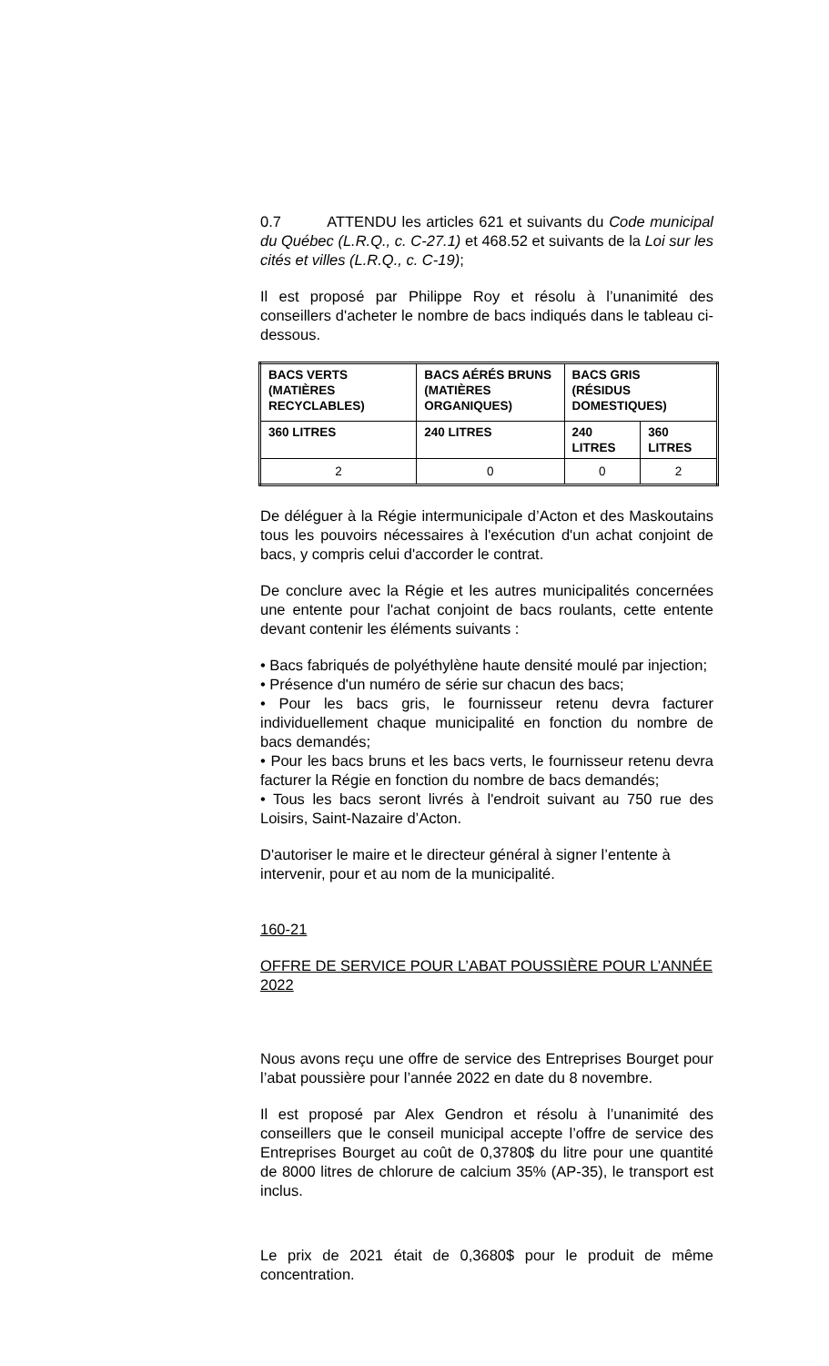0.7 ATTENDU les articles 621 et suivants du Code municipal du Québec (L.R.Q., c. C-27.1) et 468.52 et suivants de la Loi sur les cités et villes (L.R.Q., c. C-19);
Il est proposé par Philippe Roy et résolu à l’unanimité des conseillers d'acheter le nombre de bacs indiqués dans le tableau ci-dessous.
| BACS VERTS (MATIÈRES RECYCLABLES) | BACS AÉRÉS BRUNS (MATIÈRES ORGANIQUES) | BACS GRIS (RÉSIDUS DOMESTIQUES) | |
| --- | --- | --- | --- |
| 360 LITRES | 240 LITRES | 240 LITRES | 360 LITRES |
| 2 | 0 | 0 | 2 |
De déléguer à la Régie intermunicipale d’Acton et des Maskoutains tous les pouvoirs nécessaires à l'exécution d'un achat conjoint de bacs, y compris celui d'accorder le contrat.
De conclure avec la Régie et les autres municipalités concernées une entente pour l'achat conjoint de bacs roulants, cette entente devant contenir les éléments suivants :
• Bacs fabriqués de polyéthylène haute densité moulé par injection;
• Présence d'un numéro de série sur chacun des bacs;
• Pour les bacs gris, le fournisseur retenu devra facturer individuellement chaque municipalité en fonction du nombre de bacs demandés;
• Pour les bacs bruns et les bacs verts, le fournisseur retenu devra facturer la Régie en fonction du nombre de bacs demandés;
• Tous les bacs seront livrés à l'endroit suivant au 750 rue des Loisirs, Saint-Nazaire d’Acton.
D'autoriser le maire et le directeur général à signer l’entente à intervenir, pour et au nom de la municipalité.
160-21
OFFRE DE SERVICE POUR L’ABAT POUSSIÈRE POUR L’ANNÉE 2022
Nous avons reçu une offre de service des Entreprises Bourget pour l’abat poussière pour l’année 2022 en date du 8 novembre.
Il est proposé par Alex Gendron et résolu à l’unanimité des conseillers que le conseil municipal accepte l’offre de service des Entreprises Bourget au coût de 0,3780$ du litre pour une quantité de 8000 litres de chlorure de calcium 35% (AP-35), le transport est inclus.
Le prix de 2021 était de 0,3680$ pour le produit de même concentration.